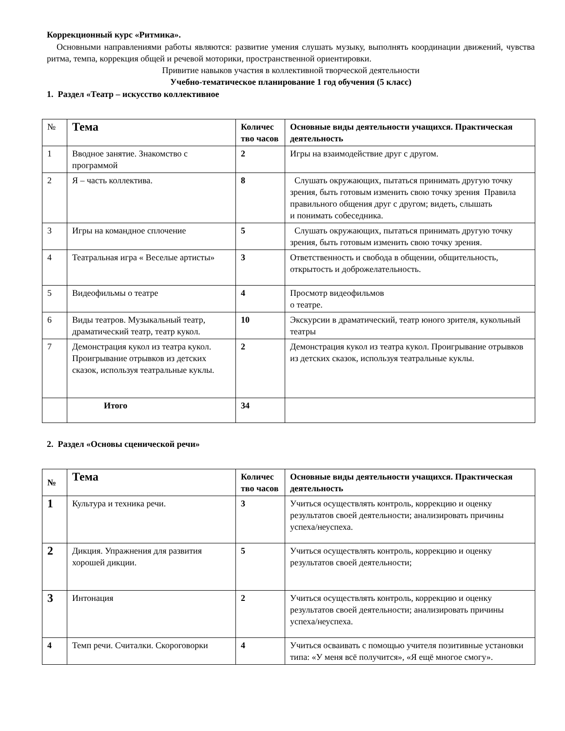Коррекционный курс «Ритмика».
Основными направлениями работы являются: развитие умения слушать музыку, выполнять координации движений, чувства ритма, темпа, коррекция общей и речевой моторики, пространственной ориентировки.
Привитие навыков участия в коллективной творческой деятельности
Учебно-тематическое планирование 1 год обучения (5 класс)
1. Раздел «Театр – искусство коллективное
| № | Тема | Количес тво часов | Основные виды деятельности учащихся. Практическая деятельность |
| --- | --- | --- | --- |
| 1 | Вводное занятие. Знакомство с программой | 2 | Игры на взаимодействие друг с другом. |
| 2 | Я – часть коллектива. | 8 | Слушать окружающих, пытаться принимать другую точку зрения, быть готовым изменить свою точку зрения Правила правильного общения друг с другом; видеть, слышать и понимать собеседника. |
| 3 | Игры на командное сплочение | 5 | Слушать окружающих, пытаться принимать другую точку зрения, быть готовым изменить свою точку зрения. |
| 4 | Театральная игра « Веселые артисты» | 3 | Ответственность и свобода в общении, общительность, открытость и доброжелательность. |
| 5 | Видеофильмы о театре | 4 | Просмотр видеофильмов о театре. |
| 6 | Виды театров. Музыкальный театр, драматический театр, театр кукол. | 10 | Экскурсии в драматический, театр юного зрителя, кукольный театры |
| 7 | Демонстрация кукол из театра кукол. Проигрывание отрывков из детских сказок, используя театральные куклы. | 2 | Демонстрация кукол из театра кукол. Проигрывание отрывков из детских сказок, используя театральные куклы. |
| | Итого | 34 | |
2. Раздел «Основы сценической речи»
| № | Тема | Количес тво часов | Основные виды деятельности учащихся. Практическая деятельность |
| --- | --- | --- | --- |
| 1 | Культура и техника речи. | 3 | Учиться осуществлять контроль, коррекцию и оценку результатов своей деятельности; анализировать причины успеха/неуспеха. |
| 2 | Дикция. Упражнения для развития хорошей дикции. | 5 | Учиться осуществлять контроль, коррекцию и оценку результатов своей деятельности; |
| 3 | Интонация | 2 | Учиться осуществлять контроль, коррекцию и оценку результатов своей деятельности; анализировать причины успеха/неуспеха. |
| 4 | Темп речи. Считалки. Скороговорки | 4 | Учиться осваивать с помощью учителя позитивные установки типа: «У меня всё получится», «Я ещё многое смогу». |